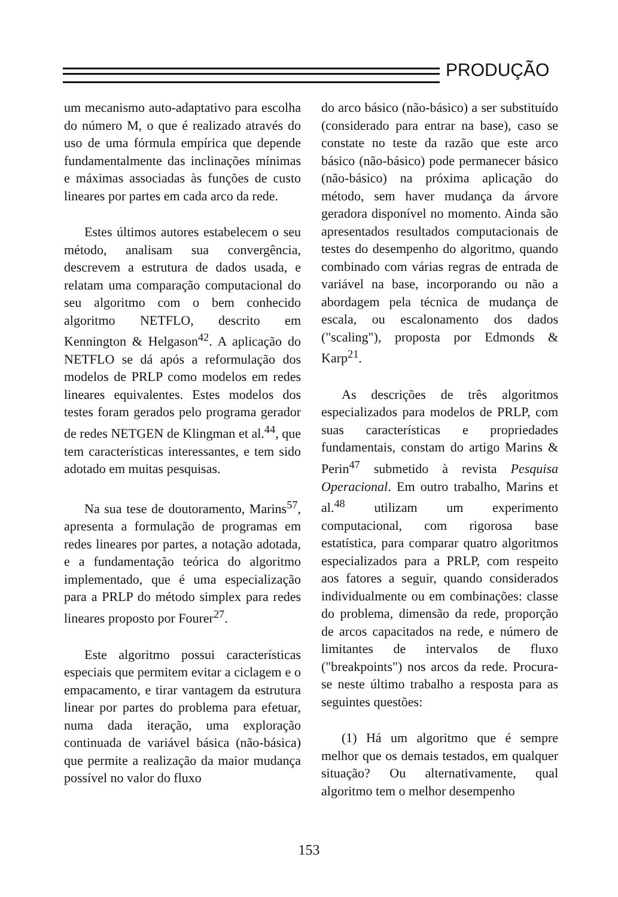PRODUÇÃO
um mecanismo auto-adaptativo para escolha do número M, o que é realizado através do uso de uma fórmula empírica que depende fundamentalmente das inclinações mínimas e máximas associadas às funções de custo lineares por partes em cada arco da rede.
Estes últimos autores estabelecem o seu método, analisam sua convergência, descrevem a estrutura de dados usada, e relatam uma comparação computacional do seu algoritmo com o bem conhecido algoritmo NETFLO, descrito em Kennington & Helgason<sup>42</sup>. A aplicação do NETFLO se dá após a reformulação dos modelos de PRLP como modelos em redes lineares equivalentes. Estes modelos dos testes foram gerados pelo programa gerador de redes NETGEN de Klingman et al.<sup>44</sup>, que tem características interessantes, e tem sido adotado em muitas pesquisas.
Na sua tese de doutoramento, Marins<sup>57</sup>, apresenta a formulação de programas em redes lineares por partes, a notação adotada, e a fundamentação teórica do algoritmo implementado, que é uma especialização para a PRLP do método simplex para redes lineares proposto por Fourer<sup>27</sup>.
Este algoritmo possui características especiais que permitem evitar a ciclagem e o empacamento, e tirar vantagem da estrutura linear por partes do problema para efetuar, numa dada iteração, uma exploração continuada de variável básica (não-básica) que permite a realização da maior mudança possível no valor do fluxo
do arco básico (não-básico) a ser substituído (considerado para entrar na base), caso se constate no teste da razão que este arco básico (não-básico) pode permanecer básico (não-básico) na próxima aplicação do método, sem haver mudança da árvore geradora disponível no momento. Ainda são apresentados resultados computacionais de testes do desempenho do algoritmo, quando combinado com várias regras de entrada de variável na base, incorporando ou não a abordagem pela técnica de mudança de escala, ou escalonamento dos dados ("scaling"), proposta por Edmonds & Karp<sup>21</sup>.
As descrições de três algoritmos especializados para modelos de PRLP, com suas características e propriedades fundamentais, constam do artigo Marins & Perin<sup>47</sup> submetido à revista Pesquisa Operacional. Em outro trabalho, Marins et al.<sup>48</sup> utilizam um experimento computacional, com rigorosa base estatística, para comparar quatro algoritmos especializados para a PRLP, com respeito aos fatores a seguir, quando considerados individualmente ou em combinações: classe do problema, dimensão da rede, proporção de arcos capacitados na rede, e número de limitantes de intervalos de fluxo ("breakpoints") nos arcos da rede. Procura-se neste último trabalho a resposta para as seguintes questões:
(1) Há um algoritmo que é sempre melhor que os demais testados, em qualquer situação? Ou alternativamente, qual algoritmo tem o melhor desempenho
153